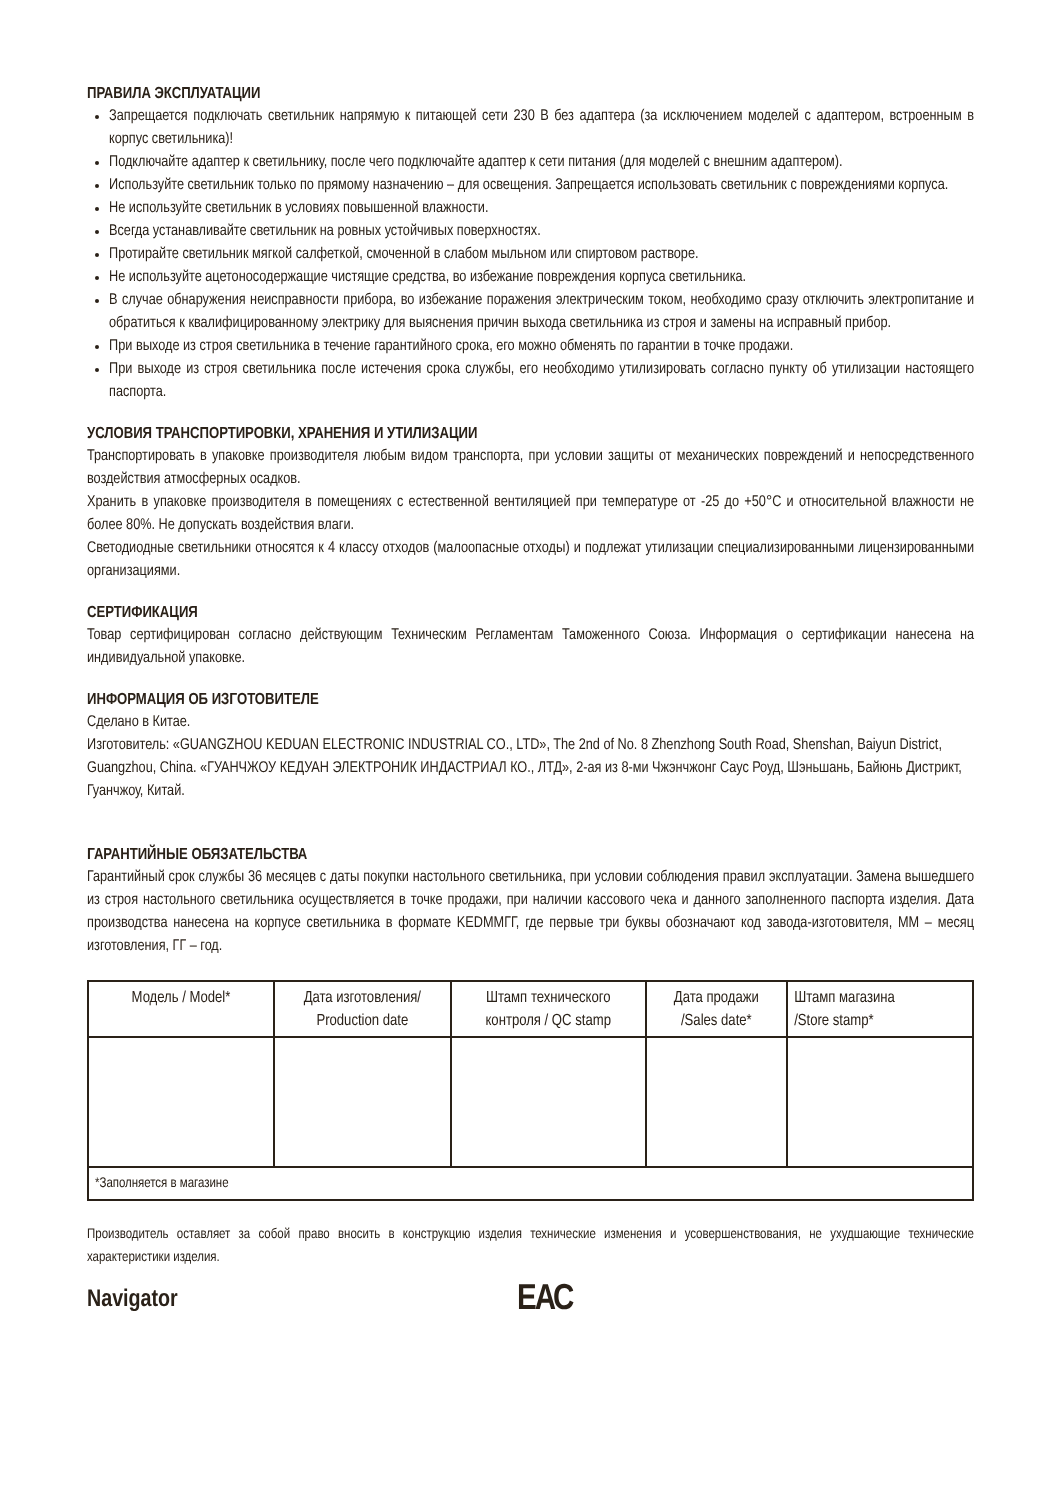ПРАВИЛА ЭКСПЛУАТАЦИИ
Запрещается подключать светильник напрямую к питающей сети 230 В без адаптера (за исключением моделей с адаптером, встроенным в корпус светильника)!
Подключайте адаптер к светильнику, после чего подключайте адаптер к сети питания (для моделей с внешним адаптером).
Используйте светильник только по прямому назначению – для освещения. Запрещается использовать светильник с повреждениями корпуса.
Не используйте светильник в условиях повышенной влажности.
Всегда устанавливайте светильник на ровных устойчивых поверхностях.
Протирайте светильник мягкой салфеткой, смоченной в слабом мыльном или спиртовом растворе.
Не используйте ацетоносодержащие чистящие средства, во избежание повреждения корпуса светильника.
В случае обнаружения неисправности прибора, во избежание поражения электрическим током, необходимо сразу отключить электропитание и обратиться к квалифицированному электрику для выяснения причин выхода светильника из строя и замены на исправный прибор.
При выходе из строя светильника в течение гарантийного срока, его можно обменять по гарантии в точке продажи.
При выходе из строя светильника после истечения срока службы, его необходимо утилизировать согласно пункту об утилизации настоящего паспорта.
УСЛОВИЯ ТРАНСПОРТИРОВКИ, ХРАНЕНИЯ И УТИЛИЗАЦИИ
Транспортировать в упаковке производителя любым видом транспорта, при условии защиты от механических повреждений и непосредственного воздействия атмосферных осадков.
Хранить в упаковке производителя в помещениях с естественной вентиляцией при температуре от -25 до +50°С и относительной влажности не более 80%. Не допускать воздействия влаги.
Светодиодные светильники относятся к 4 классу отходов (малоопасные отходы) и подлежат утилизации специализированными лицензированными организациями.
СЕРТИФИКАЦИЯ
Товар сертифицирован согласно действующим Техническим Регламентам Таможенного Союза. Информация о сертификации нанесена на индивидуальной упаковке.
ИНФОРМАЦИЯ ОБ ИЗГОТОВИТЕЛЕ
Сделано в Китае.
Изготовитель: «GUANGZHOU KEDUAN ELECTRONIC INDUSTRIAL CO., LTD», The 2nd of No. 8 Zhenzhong South Road, Shenshan, Baiyun District, Guangzhou, China. «ГУАНЧЖОУ КЕДУАН ЭЛЕКТРОНИК ИНДАСТРИАЛ КО., ЛТД», 2-ая из 8-ми Чжэнчжонг Саус Роуд, Шэньшань, Байюнь Дистрикт, Гуанчжоу, Китай.
ГАРАНТИЙНЫЕ ОБЯЗАТЕЛЬСТВА
Гарантийный срок службы 36 месяцев с даты покупки настольного светильника, при условии соблюдения правил эксплуатации. Замена вышедшего из строя настольного светильника осуществляется в точке продажи, при наличии кассового чека и данного заполненного паспорта изделия. Дата производства нанесена на корпусе светильника в формате KEDMMГГ, где первые три буквы обозначают код завода-изготовителя, ММ – месяц изготовления, ГГ – год.
| Модель / Model* | Дата изготовления/ Production date | Штамп технического контроля / QC stamp | Дата продажи /Sales date* | Штамп магазина /Store stamp* |
| --- | --- | --- | --- | --- |
| *Заполняется в магазине | | | | |
Производитель оставляет за собой право вносить в конструкцию изделия технические изменения и усовершенствования, не ухудшающие технические характеристики изделия.
Navigator
ЕАС